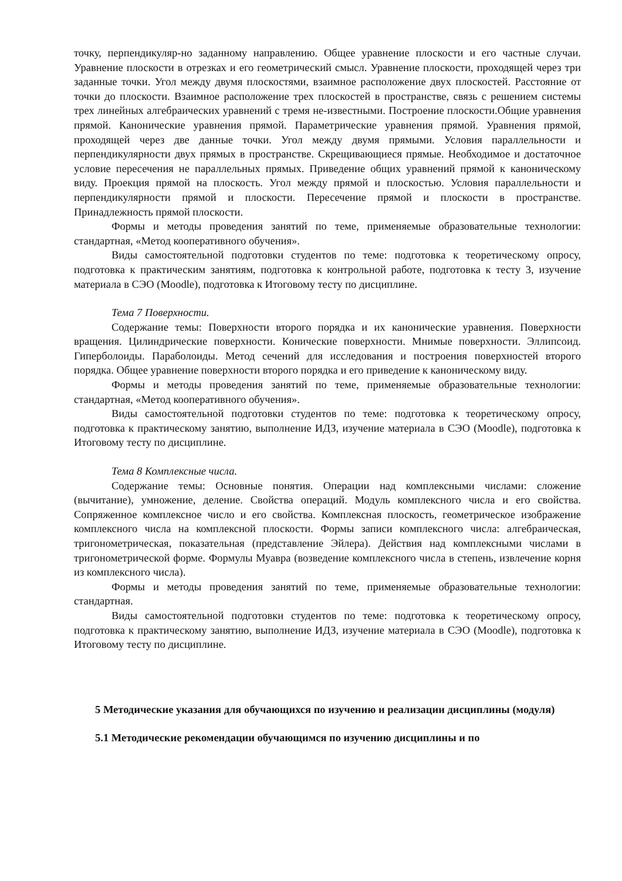точку, перпендикуляр-но заданному направлению. Общее уравнение плоскости и его частные случаи. Уравнение плоскости в отрезках и его геометрический смысл. Уравнение плоскости, проходящей через три заданные точки. Угол между двумя плоскостями, взаимное расположение двух плоскостей. Расстояние от точки до плоскости. Взаимное расположение трех плоскостей в пространстве, связь с решением системы трех линейных алгебраических уравнений с тремя не-известными. Построение плоскости.Общие уравнения прямой. Канонические уравнения прямой. Параметрические уравнения прямой. Уравнения прямой, проходящей через две данные точки. Угол между двумя прямыми. Условия параллельности и перпендикулярности двух прямых в пространстве. Скрещивающиеся прямые. Необходимое и достаточное условие пересечения не параллельных прямых. Приведение общих уравнений прямой к каноническому виду. Проекция прямой на плоскость. Угол между прямой и плоскостью. Условия параллельности и перпендикулярности прямой и плоскости. Пересечение прямой и плоскости в пространстве. Принадлежность прямой плоскости.
Формы и методы проведения занятий по теме, применяемые образовательные технологии: стандартная, «Метод кооперативного обучения».
Виды самостоятельной подготовки студентов по теме: подготовка к теоретическому опросу, подготовка к практическим занятиям, подготовка к контрольной работе, подготовка к тесту 3, изучение материала в СЭО (Moodle), подготовка к Итоговому тесту по дисциплине.
Тема 7 Поверхности.
Содержание темы: Поверхности второго порядка и их канонические уравнения. Поверхности вращения. Цилиндрические поверхности. Конические поверхности. Мнимые поверхности. Эллипсоид. Гиперболоиды. Параболоиды. Метод сечений для исследования и построения поверхностей второго порядка. Общее уравнение поверхности второго порядка и его приведение к каноническому виду.
Формы и методы проведения занятий по теме, применяемые образовательные технологии: стандартная, «Метод кооперативного обучения».
Виды самостоятельной подготовки студентов по теме: подготовка к теоретическому опросу, подготовка к практическому занятию, выполнение ИДЗ, изучение материала в СЭО (Moodle), подготовка к Итоговому тесту по дисциплине.
Тема 8 Комплексные числа.
Содержание темы: Основные понятия. Операции над комплексными числами: сложение (вычитание), умножение, деление. Свойства операций. Модуль комплексного числа и его свойства. Сопряженное комплексное число и его свойства. Комплексная плоскость, геометрическое изображение комплексного числа на комплексной плоскости. Формы записи комплексного числа: алгебраическая, тригонометрическая, показательная (представление Эйлера). Действия над комплексными числами в тригонометрической форме. Формулы Муавра (возведение комплексного числа в степень, извлечение корня из комплексного числа).
Формы и методы проведения занятий по теме, применяемые образовательные технологии: стандартная.
Виды самостоятельной подготовки студентов по теме: подготовка к теоретическому опросу, подготовка к практическому занятию, выполнение ИДЗ, изучение материала в СЭО (Moodle), подготовка к Итоговому тесту по дисциплине.
5 Методические указания для обучающихся по изучению и реализации дисциплины (модуля)
5.1 Методические рекомендации обучающимся по изучению дисциплины и по